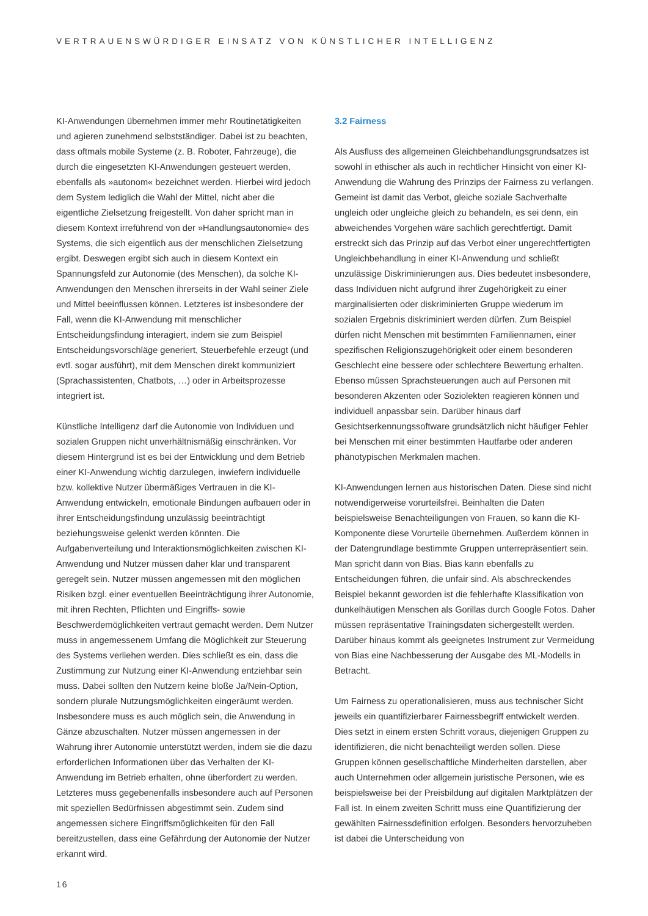VERTRAUENSWÜRDIGER EINSATZ VON KÜNSTLICHER INTELLIGENZ
KI-Anwendungen übernehmen immer mehr Routinetätigkeiten und agieren zunehmend selbstständiger. Dabei ist zu beachten, dass oftmals mobile Systeme (z. B. Roboter, Fahrzeuge), die durch die eingesetzten KI-Anwendungen gesteuert werden, ebenfalls als »autonom« bezeichnet werden. Hierbei wird jedoch dem System lediglich die Wahl der Mittel, nicht aber die eigentliche Zielsetzung freigestellt. Von daher spricht man in diesem Kontext irreführend von der »Handlungsautonomie« des Systems, die sich eigentlich aus der menschlichen Zielsetzung ergibt. Deswegen ergibt sich auch in diesem Kontext ein Spannungsfeld zur Autonomie (des Menschen), da solche KI-Anwendungen den Menschen ihrerseits in der Wahl seiner Ziele und Mittel beeinflussen können. Letzteres ist insbesondere der Fall, wenn die KI-Anwendung mit menschlicher Entscheidungsfindung interagiert, indem sie zum Beispiel Entscheidungsvorschläge generiert, Steuerbefehle erzeugt (und evtl. sogar ausführt), mit dem Menschen direkt kommuniziert (Sprachassistenten, Chatbots, …) oder in Arbeitsprozesse integriert ist.
Künstliche Intelligenz darf die Autonomie von Individuen und sozialen Gruppen nicht unverhältnismäßig einschränken. Vor diesem Hintergrund ist es bei der Entwicklung und dem Betrieb einer KI-Anwendung wichtig darzulegen, inwiefern individuelle bzw. kollektive Nutzer übermäßiges Vertrauen in die KI-Anwendung entwickeln, emotionale Bindungen aufbauen oder in ihrer Entscheidungsfindung unzulässig beeinträchtigt beziehungsweise gelenkt werden könnten. Die Aufgabenverteilung und Interaktionsmöglichkeiten zwischen KI-Anwendung und Nutzer müssen daher klar und transparent geregelt sein. Nutzer müssen angemessen mit den möglichen Risiken bzgl. einer eventuellen Beeinträchtigung ihrer Autonomie, mit ihren Rechten, Pflichten und Eingriffs- sowie Beschwerdemöglichkeiten vertraut gemacht werden. Dem Nutzer muss in angemessenem Umfang die Möglichkeit zur Steuerung des Systems verliehen werden. Dies schließt es ein, dass die Zustimmung zur Nutzung einer KI-Anwendung entziehbar sein muss. Dabei sollten den Nutzern keine bloße Ja/Nein-Option, sondern plurale Nutzungsmöglichkeiten eingeräumt werden. Insbesondere muss es auch möglich sein, die Anwendung in Gänze abzuschalten. Nutzer müssen angemessen in der Wahrung ihrer Autonomie unterstützt werden, indem sie die dazu erforderlichen Informationen über das Verhalten der KI-Anwendung im Betrieb erhalten, ohne überfordert zu werden. Letzteres muss gegebenenfalls insbesondere auch auf Personen mit speziellen Bedürfnissen abgestimmt sein. Zudem sind angemessen sichere Eingriffsmöglichkeiten für den Fall bereitzustellen, dass eine Gefährdung der Autonomie der Nutzer erkannt wird.
3.2 Fairness
Als Ausfluss des allgemeinen Gleichbehandlungsgrundsatzes ist sowohl in ethischer als auch in rechtlicher Hinsicht von einer KI-Anwendung die Wahrung des Prinzips der Fairness zu verlangen. Gemeint ist damit das Verbot, gleiche soziale Sachverhalte ungleich oder ungleiche gleich zu behandeln, es sei denn, ein abweichendes Vorgehen wäre sachlich gerechtfertigt. Damit erstreckt sich das Prinzip auf das Verbot einer ungerechtfertigten Ungleichbehandlung in einer KI-Anwendung und schließt unzulässige Diskriminierungen aus. Dies bedeutet insbesondere, dass Individuen nicht aufgrund ihrer Zugehörigkeit zu einer marginalisierten oder diskriminierten Gruppe wiederum im sozialen Ergebnis diskriminiert werden dürfen. Zum Beispiel dürfen nicht Menschen mit bestimmten Familiennamen, einer spezifischen Religionszugehörigkeit oder einem besonderen Geschlecht eine bessere oder schlechtere Bewertung erhalten. Ebenso müssen Sprachsteuerungen auch auf Personen mit besonderen Akzenten oder Soziolekten reagieren können und individuell anpassbar sein. Darüber hinaus darf Gesichtserkennungssoftware grundsätzlich nicht häufiger Fehler bei Menschen mit einer bestimmten Hautfarbe oder anderen phänotypischen Merkmalen machen.
KI-Anwendungen lernen aus historischen Daten. Diese sind nicht notwendigerweise vorurteilsfrei. Beinhalten die Daten beispielsweise Benachteiligungen von Frauen, so kann die KI-Komponente diese Vorurteile übernehmen. Außerdem können in der Datengrundlage bestimmte Gruppen unterrepräsentiert sein. Man spricht dann von Bias. Bias kann ebenfalls zu Entscheidungen führen, die unfair sind. Als abschreckendes Beispiel bekannt geworden ist die fehlerhafte Klassifikation von dunkelhäutigen Menschen als Gorillas durch Google Fotos. Daher müssen repräsentative Trainingsdaten sichergestellt werden. Darüber hinaus kommt als geeignetes Instrument zur Vermeidung von Bias eine Nachbesserung der Ausgabe des ML-Modells in Betracht.
Um Fairness zu operationalisieren, muss aus technischer Sicht jeweils ein quantifizierbarer Fairnessbegriff entwickelt werden. Dies setzt in einem ersten Schritt voraus, diejenigen Gruppen zu identifizieren, die nicht benachteiligt werden sollen. Diese Gruppen können gesellschaftliche Minderheiten darstellen, aber auch Unternehmen oder allgemein juristische Personen, wie es beispielsweise bei der Preisbildung auf digitalen Marktplätzen der Fall ist. In einem zweiten Schritt muss eine Quantifizierung der gewählten Fairnessdefinition erfolgen. Besonders hervorzuheben ist dabei die Unterscheidung von
16